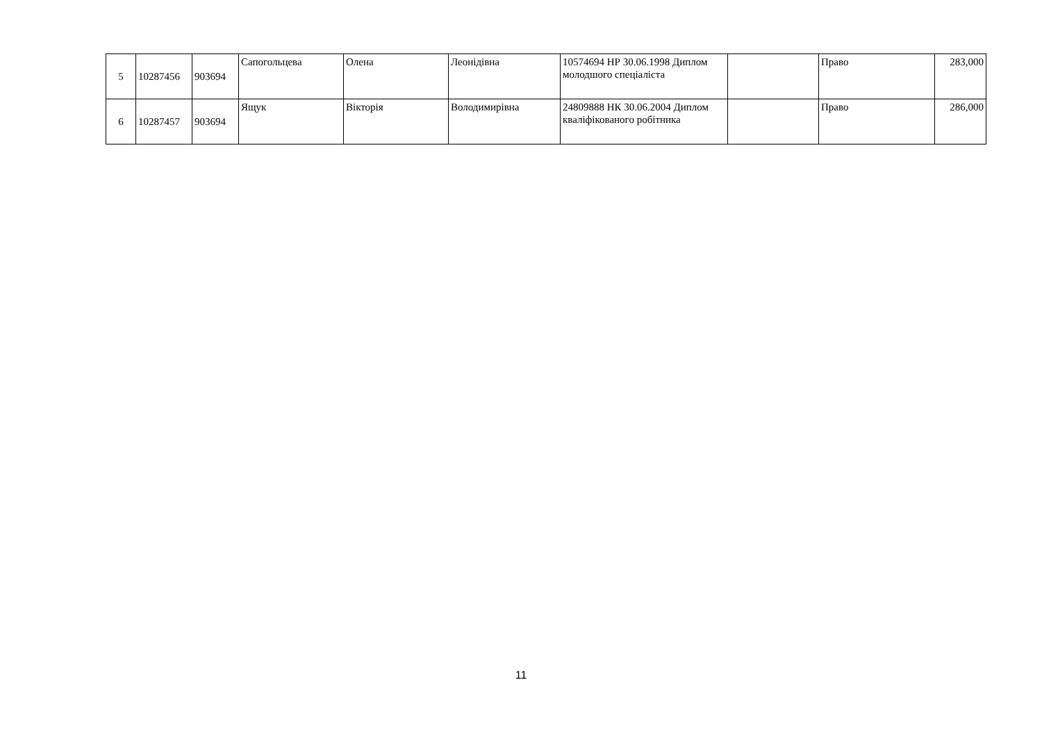| 5 | 10287456 | 903694 | Сапогольцева | Олена | Леонідівна | 10574694 НР 30.06.1998 Диплом молодшого спеціаліста | | Право | 283,000 |
| 6 | 10287457 | 903694 | Ящук | Вікторія | Володимирівна | 24809888 НК 30.06.2004 Диплом кваліфікованого робітника | | Право | 286,000 |
11